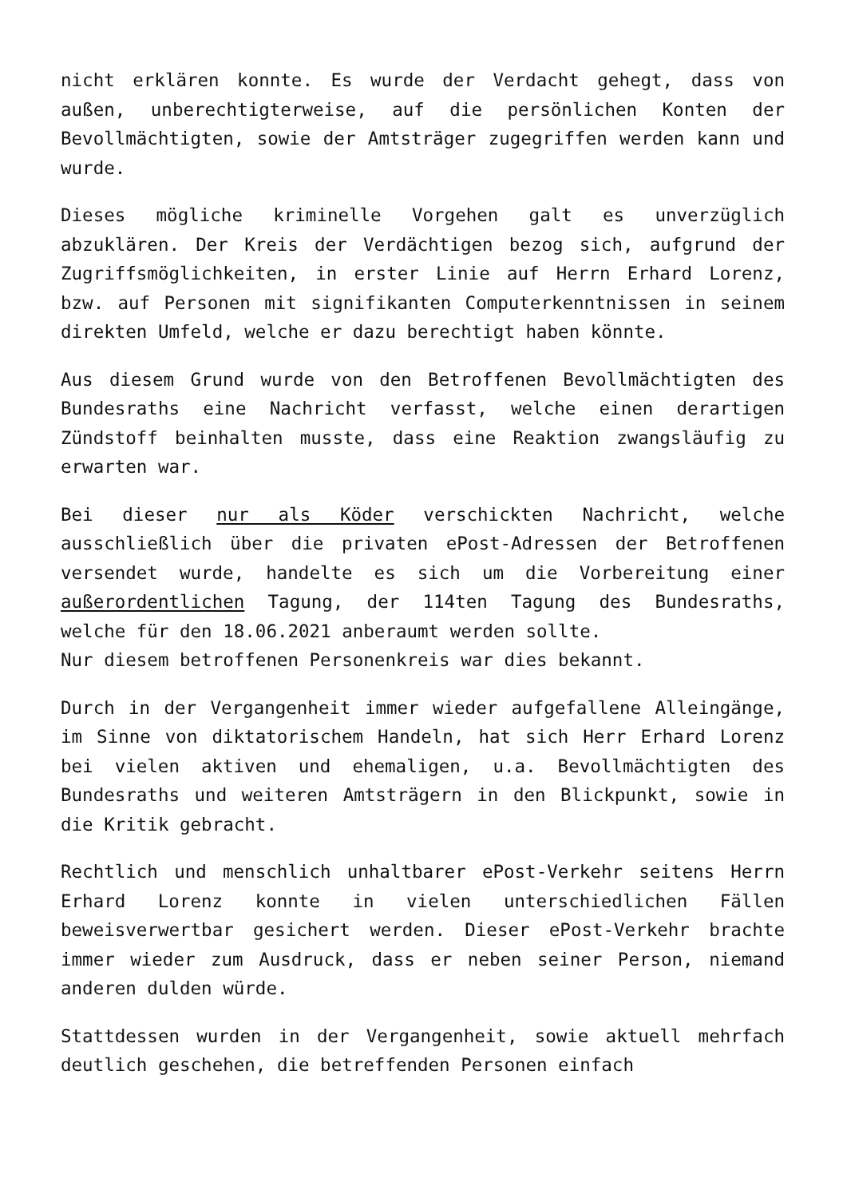nicht erklären konnte. Es wurde der Verdacht gehegt, dass von außen, unberechtigterweise, auf die persönlichen Konten der Bevollmächtigten, sowie der Amtsträger zugegriffen werden kann und wurde.
Dieses mögliche kriminelle Vorgehen galt es unverzüglich abzuklären. Der Kreis der Verdächtigen bezog sich, aufgrund der Zugriffsmöglichkeiten, in erster Linie auf Herrn Erhard Lorenz, bzw. auf Personen mit signifikanten Computerkenntnissen in seinem direkten Umfeld, welche er dazu berechtigt haben könnte.
Aus diesem Grund wurde von den Betroffenen Bevollmächtigten des Bundesraths eine Nachricht verfasst, welche einen derartigen Zündstoff beinhalten musste, dass eine Reaktion zwangsläufig zu erwarten war.
Bei dieser nur als Köder verschickten Nachricht, welche ausschließlich über die privaten ePost-Adressen der Betroffenen versendet wurde, handelte es sich um die Vorbereitung einer außerordentlichen Tagung, der 114ten Tagung des Bundesraths, welche für den 18.06.2021 anberaumt werden sollte.
Nur diesem betroffenen Personenkreis war dies bekannt.
Durch in der Vergangenheit immer wieder aufgefallene Alleingänge, im Sinne von diktatorischem Handeln, hat sich Herr Erhard Lorenz bei vielen aktiven und ehemaligen, u.a. Bevollmächtigten des Bundesraths und weiteren Amtsträgern in den Blickpunkt, sowie in die Kritik gebracht.
Rechtlich und menschlich unhaltbarer ePost-Verkehr seitens Herrn Erhard Lorenz konnte in vielen unterschiedlichen Fällen beweisverwertbar gesichert werden. Dieser ePost-Verkehr brachte immer wieder zum Ausdruck, dass er neben seiner Person, niemand anderen dulden würde.
Stattdessen wurden in der Vergangenheit, sowie aktuell mehrfach deutlich geschehen, die betreffenden Personen einfach